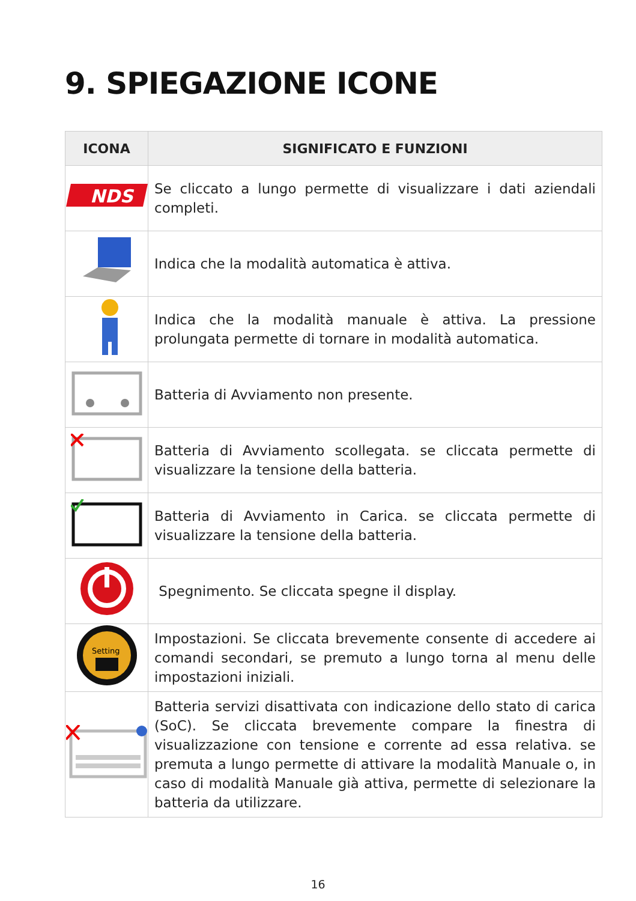9. SPIEGAZIONE ICONE
| ICONA | SIGNIFICATO E FUNZIONI |
| --- | --- |
| NDS | Se cliccato a lungo permette di visualizzare i dati aziendali completi. |
| | Indica che la modalità automatica è attiva. |
| | Indica che la modalità manuale è attiva. La pressione prolungata permette di tornare in modalità automatica. |
| | Batteria di Avviamento non presente. |
| | Batteria di Avviamento scollegata. se cliccata permette di visualizzare la tensione della batteria. |
| | Batteria di Avviamento in Carica. se cliccata permette di visualizzare la tensione della batteria. |
| | Spegnimento. Se cliccata spegne il display. |
| Setting | Impostazioni. Se cliccata brevemente consente di accedere ai comandi secondari, se premuto a lungo torna al menu delle impostazioni iniziali. |
| | Batteria servizi disattivata con indicazione dello stato di carica (SoC). Se cliccata brevemente compare la finestra di visualizzazione con tensione e corrente ad essa relativa. se premuta a lungo permette di attivare la modalità Manuale o, in caso di modalità Manuale già attiva, permette di selezionare la batteria da utilizzare. |
16